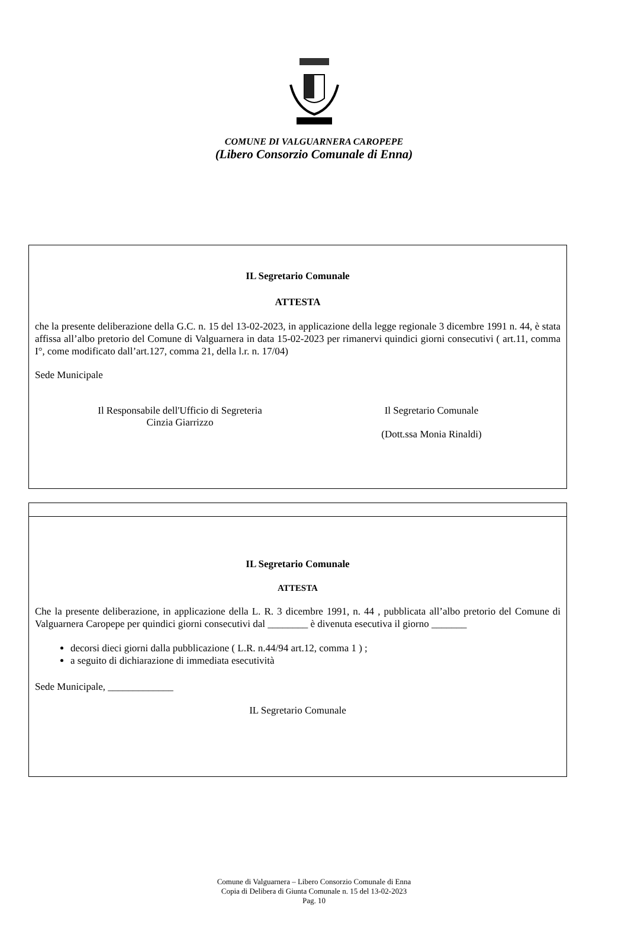COMUNE DI VALGUARNERA CAROPEPE
(Libero Consorzio Comunale di Enna)
IL Segretario Comunale
ATTESTA
che la presente deliberazione della G.C. n. 15 del 13-02-2023, in applicazione della legge regionale 3 dicembre 1991 n. 44, è stata affissa all’albo pretorio del Comune di Valguarnera in data 15-02-2023 per rimanervi quindici giorni consecutivi ( art.11, comma I°, come modificato dall’art.127, comma 21, della l.r. n. 17/04)
Sede Municipale
Il Responsabile dell'Ufficio di Segreteria
Cinzia Giarrizzo
Il Segretario Comunale
(Dott.ssa Monia Rinaldi)
IL Segretario Comunale
ATTESTA
Che la presente deliberazione, in applicazione della L. R. 3 dicembre 1991, n. 44 , pubblicata all’albo pretorio del Comune di Valguarnera Caropepe per quindici giorni consecutivi dal ________ è divenuta esecutiva il giorno _______
decorsi dieci giorni dalla pubblicazione ( L.R. n.44/94 art.12, comma 1 ) ;
a seguito di dichiarazione di immediata esecutività
Sede Municipale, _____________
IL Segretario Comunale
Comune di Valguarnera – Libero Consorzio Comunale di Enna
Copia di Delibera di Giunta Comunale n. 15 del 13-02-2023
Pag. 10